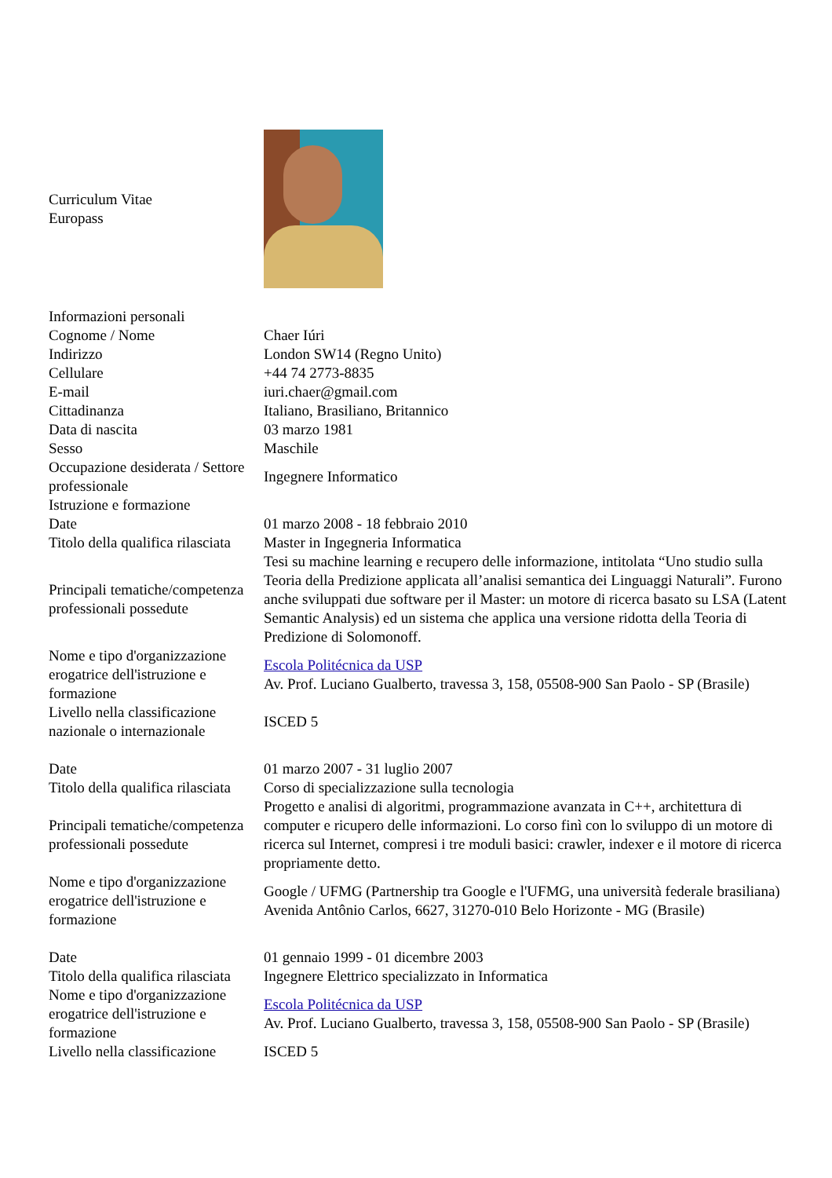| Curriculum Vitae Europass | |
| Informazioni personali | |
| Cognome / Nome | Chaer Iúri |
| Indirizzo | London SW14 (Regno Unito) |
| Cellulare | +44 74 2773-8835 |
| E-mail | iuri.chaer@gmail.com |
| Cittadinanza | Italiano, Brasiliano, Britannico |
| Data di nascita | 03 marzo 1981 |
| Sesso | Maschile |
| Occupazione desiderata / Settore professionale | Ingegnere Informatico |
| Istruzione e formazione | |
| Date | 01 marzo 2008 - 18 febbraio 2010 |
| Titolo della qualifica rilasciata | Master in Ingegneria Informatica |
| Principali tematiche/competenza professionali possedute | Tesi su machine learning e recupero delle informazione, intitolata “Uno studio sulla Teoria della Predizione applicata all’analisi semantica dei Linguaggi Naturali”. Furono anche sviluppati due software per il Master: un motore di ricerca basato su LSA (Latent Semantic Analysis) ed un sistema che applica una versione ridotta della Teoria di Predizione di Solomonoff. |
| Nome e tipo d'organizzazione erogatrice dell'istruzione e formazione | Escola Politécnica da USP Av. Prof. Luciano Gualberto, travessa 3, 158, 05508-900 San Paolo - SP (Brasile) |
| Livello nella classificazione nazionale o internazionale | ISCED 5 |
| Date | 01 marzo 2007 - 31 luglio 2007 |
| Titolo della qualifica rilasciata | Corso di specializzazione sulla tecnologia |
| Principali tematiche/competenza professionali possedute | Progetto e analisi di algoritmi, programmazione avanzata in C++, architettura di computer e ricupero delle informazioni. Lo corso finì con lo sviluppo di un motore di ricerca sul Internet, compresi i tre moduli basici: crawler, indexer e il motore di ricerca propriamente detto. |
| Nome e tipo d'organizzazione erogatrice dell'istruzione e formazione | Google / UFMG (Partnership tra Google e l'UFMG, una università federale brasiliana) Avenida Antônio Carlos, 6627, 31270-010 Belo Horizonte - MG (Brasile) |
| Date | 01 gennaio 1999 - 01 dicembre 2003 |
| Titolo della qualifica rilasciata | Ingegnere Elettrico specializzato in Informatica |
| Nome e tipo d'organizzazione erogatrice dell'istruzione e formazione | Escola Politécnica da USP Av. Prof. Luciano Gualberto, travessa 3, 158, 05508-900 San Paolo - SP (Brasile) |
| Livello nella classificazione | ISCED 5 |